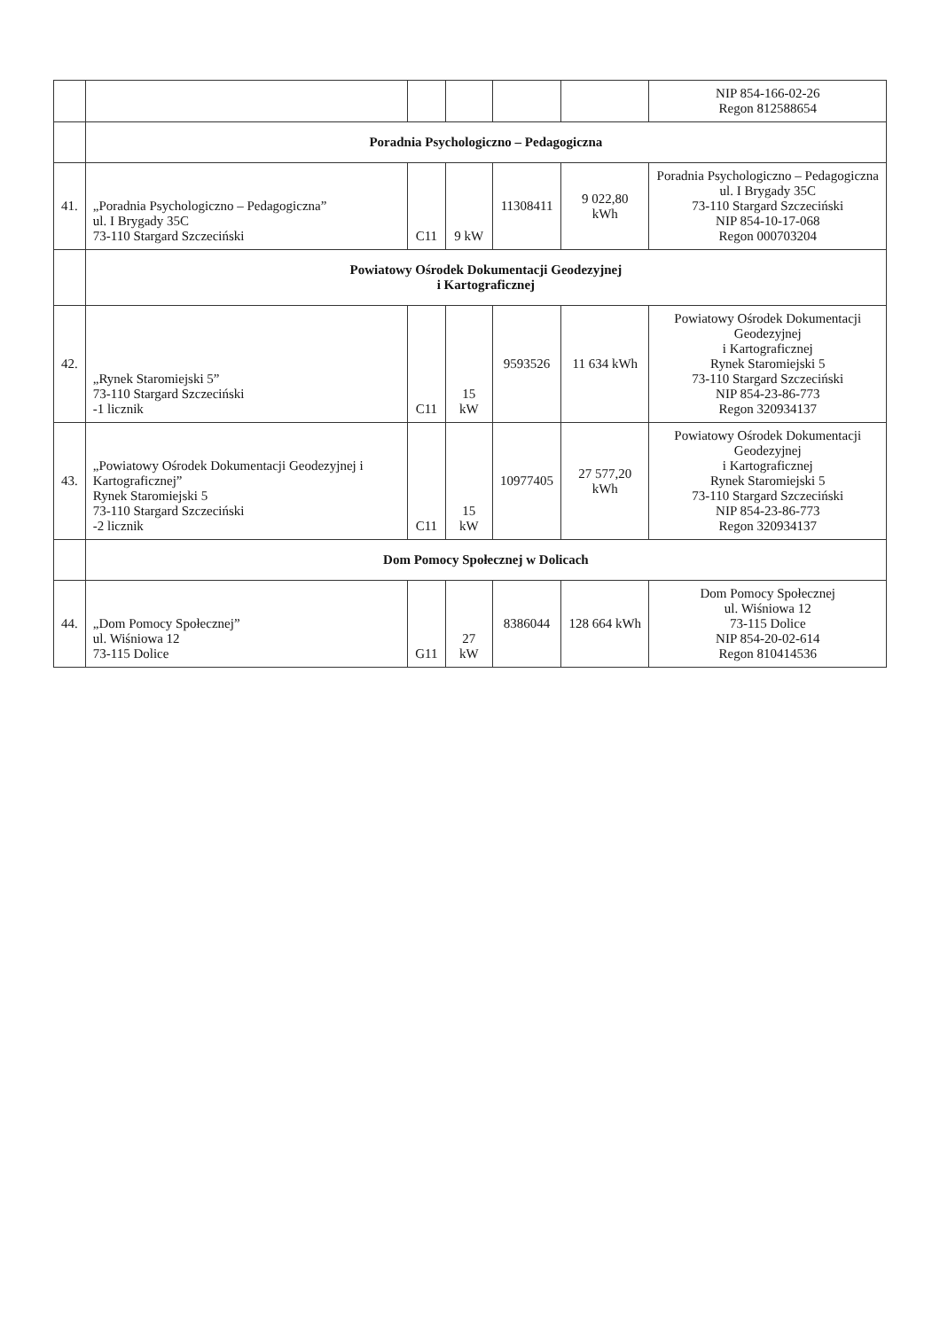| | | | | | | NIP 854-166-02-26 Regon 812588654 |
| | Poradnia Psychologiczno – Pedagogiczna | | | | | |
| 41. | „Poradnia Psychologiczno – Pedagogiczna” ul. I Brygady 35C 73-110 Stargard Szczeciński | C11 | 9 kW | 11308411 | 9 022,80 kWh | Poradnia Psychologiczno – Pedagogiczna ul. I Brygady 35C 73-110 Stargard Szczeciński NIP 854-10-17-068 Regon 000703204 |
| | Powiatowy Ośrodek Dokumentacji Geodezyjnej i Kartograficznej | | | | | |
| 42. | „Rynek Staromiejski 5” 73-110 Stargard Szczeciński -1 licznik | C11 | 15 kW | 9593526 | 11 634 kWh | Powiatowy Ośrodek Dokumentacji Geodezyjnej i Kartograficznej Rynek Staromiejski 5 73-110 Stargard Szczeciński NIP 854-23-86-773 Regon 320934137 |
| 43. | „Powiatowy Ośrodek Dokumentacji Geodezyjnej i Kartograficznej” Rynek Staromiejski 5 73-110 Stargard Szczeciński -2 licznik | C11 | 15 kW | 10977405 | 27 577,20 kWh | Powiatowy Ośrodek Dokumentacji Geodezyjnej i Kartograficznej Rynek Staromiejski 5 73-110 Stargard Szczeciński NIP 854-23-86-773 Regon 320934137 |
| | Dom Pomocy Społecznej w Dolicach | | | | | |
| 44. | „Dom Pomocy Społecznej” ul. Wiśniowa 12 73-115 Dolice | G11 | 27 kW | 8386044 | 128 664 kWh | Dom Pomocy Społecznej ul. Wiśniowa 12 73-115 Dolice NIP 854-20-02-614 Regon 810414536 |